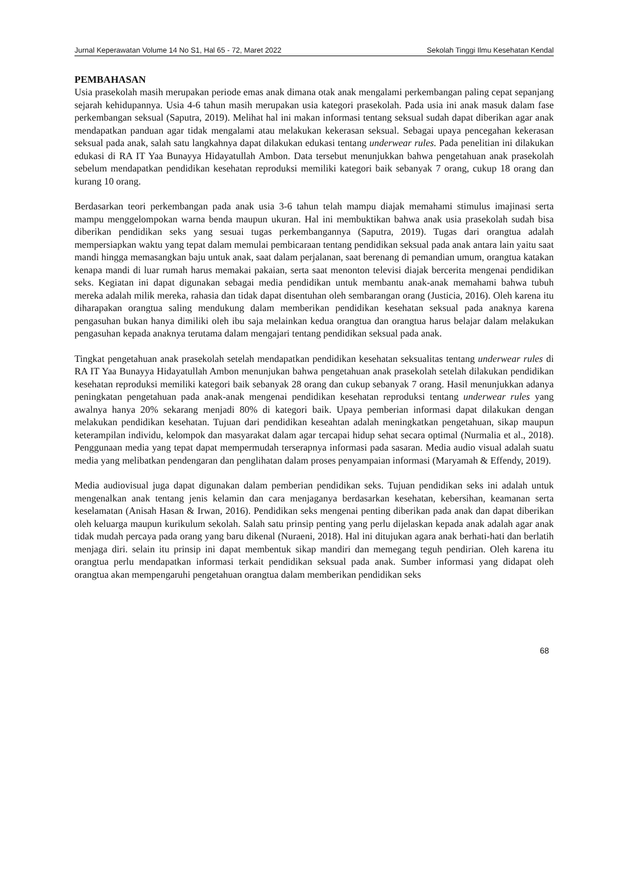Jurnal Keperawatan Volume 14 No S1, Hal 65 - 72, Maret 2022 Sekolah Tinggi Ilmu Kesehatan Kendal
PEMBAHASAN
Usia prasekolah masih merupakan periode emas anak dimana otak anak mengalami perkembangan paling cepat sepanjang sejarah kehidupannya. Usia 4-6 tahun masih merupakan usia kategori prasekolah. Pada usia ini anak masuk dalam fase perkembangan seksual (Saputra, 2019). Melihat hal ini makan informasi tentang seksual sudah dapat diberikan agar anak mendapatkan panduan agar tidak mengalami atau melakukan kekerasan seksual. Sebagai upaya pencegahan kekerasan seksual pada anak, salah satu langkahnya dapat dilakukan edukasi tentang underwear rules. Pada penelitian ini dilakukan edukasi di RA IT Yaa Bunayya Hidayatullah Ambon. Data tersebut menunjukkan bahwa pengetahuan anak prasekolah sebelum mendapatkan pendidikan kesehatan reproduksi memiliki kategori baik sebanyak 7 orang, cukup 18 orang dan kurang 10 orang.
Berdasarkan teori perkembangan pada anak usia 3-6 tahun telah mampu diajak memahami stimulus imajinasi serta mampu menggelompokan warna benda maupun ukuran. Hal ini membuktikan bahwa anak usia prasekolah sudah bisa diberikan pendidikan seks yang sesuai tugas perkembangannya (Saputra, 2019). Tugas dari orangtua adalah mempersiapkan waktu yang tepat dalam memulai pembicaraan tentang pendidikan seksual pada anak antara lain yaitu saat mandi hingga memasangkan baju untuk anak, saat dalam perjalanan, saat berenang di pemandian umum, orangtua katakan kenapa mandi di luar rumah harus memakai pakaian, serta saat menonton televisi diajak bercerita mengenai pendidikan seks. Kegiatan ini dapat digunakan sebagai media pendidikan untuk membantu anak-anak memahami bahwa tubuh mereka adalah milik mereka, rahasia dan tidak dapat disentuhan oleh sembarangan orang (Justicia, 2016). Oleh karena itu diharapakan orangtua saling mendukung dalam memberikan pendidikan kesehatan seksual pada anaknya karena pengasuhan bukan hanya dimiliki oleh ibu saja melainkan kedua orangtua dan orangtua harus belajar dalam melakukan pengasuhan kepada anaknya terutama dalam mengajari tentang pendidikan seksual pada anak.
Tingkat pengetahuan anak prasekolah setelah mendapatkan pendidikan kesehatan seksualitas tentang underwear rules di RA IT Yaa Bunayya Hidayatullah Ambon menunjukan bahwa pengetahuan anak prasekolah setelah dilakukan pendidikan kesehatan reproduksi memiliki kategori baik sebanyak 28 orang dan cukup sebanyak 7 orang. Hasil menunjukkan adanya peningkatan pengetahuan pada anak-anak mengenai pendidikan kesehatan reproduksi tentang underwear rules yang awalnya hanya 20% sekarang menjadi 80% di kategori baik. Upaya pemberian informasi dapat dilakukan dengan melakukan pendidikan kesehatan. Tujuan dari pendidikan keseahtan adalah meningkatkan pengetahuan, sikap maupun keterampilan individu, kelompok dan masyarakat dalam agar tercapai hidup sehat secara optimal (Nurmalia et al., 2018). Penggunaan media yang tepat dapat mempermudah terserapnya informasi pada sasaran. Media audio visual adalah suatu media yang melibatkan pendengaran dan penglihatan dalam proses penyampaian informasi (Maryamah & Effendy, 2019).
Media audiovisual juga dapat digunakan dalam pemberian pendidikan seks. Tujuan pendidikan seks ini adalah untuk mengenalkan anak tentang jenis kelamin dan cara menjaganya berdasarkan kesehatan, kebersihan, keamanan serta keselamatan (Anisah Hasan & Irwan, 2016). Pendidikan seks mengenai penting diberikan pada anak dan dapat diberikan oleh keluarga maupun kurikulum sekolah. Salah satu prinsip penting yang perlu dijelaskan kepada anak adalah agar anak tidak mudah percaya pada orang yang baru dikenal (Nuraeni, 2018). Hal ini ditujukan agara anak berhati-hati dan berlatih menjaga diri. selain itu prinsip ini dapat membentuk sikap mandiri dan memegang teguh pendirian. Oleh karena itu orangtua perlu mendapatkan informasi terkait pendidikan seksual pada anak. Sumber informasi yang didapat oleh orangtua akan mempengaruhi pengetahuan orangtua dalam memberikan pendidikan seks
68